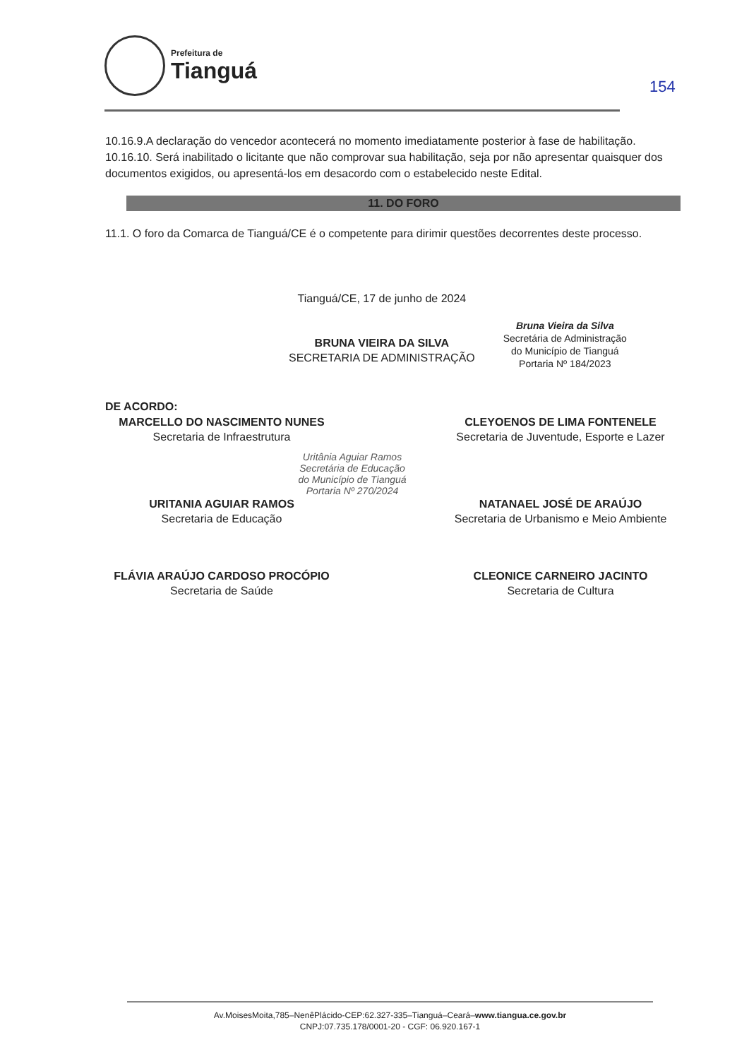Prefeitura de
Tianguá
154
10.16.9.A declaração do vencedor acontecerá no momento imediatamente posterior à fase de habilitação.
10.16.10. Será inabilitado o licitante que não comprovar sua habilitação, seja por não apresentar quaisquer dos documentos exigidos, ou apresentá-los em desacordo com o estabelecido neste Edital.
11. DO FORO
11.1. O foro da Comarca de Tianguá/CE é o competente para dirimir questões decorrentes deste processo.
Tianguá/CE, 17 de junho de 2024
BRUNA VIEIRA DA SILVA
SECRETARIA DE ADMINISTRAÇÃO
Bruna Vieira da Silva
Secretária de Administração
do Município de Tianguá
Portaria Nº 184/2023
DE ACORDO:
MARCELLO DO NASCIMENTO NUNES
Secretaria de Infraestrutura
CLEYOENOS DE LIMA FONTENELE
Secretaria de Juventude, Esporte e Lazer
Uritânia Aguiar Ramos
Secretária de Educação
do Município de Tianguá
Portaria Nº 270/2024
URITANIA AGUIAR RAMOS
Secretaria de Educação
NATANAEL JOSÉ DE ARAÚJO
Secretaria de Urbanismo e Meio Ambiente
FLÁVIA ARAÚJO CARDOSO PROCÓPIO
Secretaria de Saúde
CLEONICE CARNEIRO JACINTO
Secretaria de Cultura
Av.MoisesMoita,785–NenêPlácido-CEP:62.327-335–Tianguá–Ceará–www.tiangua.ce.gov.br
CNPJ:07.735.178/0001-20 - CGF: 06.920.167-1